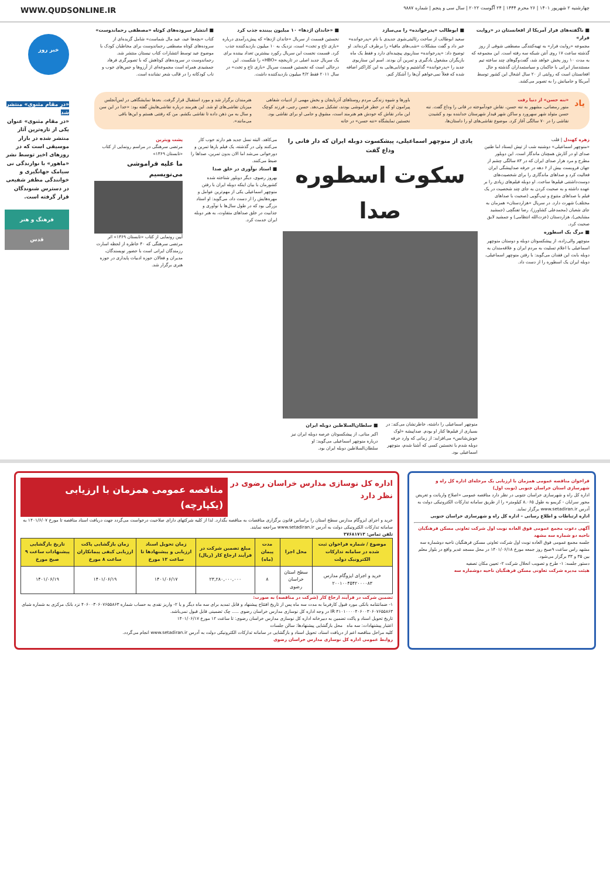WWW.QUDSONLINE.IR چهارشنبه ۲ شهریور ۱۴۰۱ | ۲۶ محرم ۱۴۴۴ | ۲۴ آگوست ۲۰۲۲ | سال سی و پنجم | شماره ۹۸۸۷
■ ناگفته‌های فرار آمریکا از افغانستان در «روایت فرار»
مجموعه «روایت فرار» به تهیه‌کنندگی مصطفی شوقی از روز گذشته ساعت ۱۷ روی آنتن شبکه سه رفته است. این مجموعه که به مدت ۱۰ روز پخش خواهد شد، گفت‌وگوهای چند ساعته تیم مستندساز ایرانی با حاکمان و سیاستمداران گذشته و حال افغانستان است که روایتی از ۲۰ سال اشغال این کشور توسط آمریکا و حامیانش را به تصویر می‌کشد.
■ ابوطالب «پدرخوانده» را می‌سازد
سعید ابوطالب از ساخت رئالیتی‌شوی جدیدی با نام «پدرخوانده» خبر داد و گفت مشکلات «شب‌های مافیا» را برطرف کرده‌اند. او توضیح داد: «پدرخوانده» سناریوی پیچیده‌ای دارد و فقط یک ماه بازیگران مشغول یادگیری و تمرین آن بودند. اسم این سناریوی جدید را «پدرخوانده» گذاشتیم و توانایی‌هایی به این کاراکتر اضافه شده که فعلاً نمی‌خواهم آن‌ها را آشکار کنم.
■ «خاندان اژدها» ۱۰ میلیون بیننده جذب کرد
نخستین قسمت از سریال «خاندان اژدها» که پیش‌درآمدی درباره «بازی تاج و تخت» است، نزدیک به ۱۰ میلیون بازدیدکننده جذب کرد. قسمت نخست این سریال رکورد بیشترین تعداد بیننده برای یک سریال جدید اصلی در تاریخچه «HBO» را شکست. این درحالی است که نخستین قسمت سریال «بازی تاج و تخت» در سال ۲۰۱۱ فقط ۴/۲ میلیون بازدیدکننده داشت.
■ انتشار سروده‌های کوتاه «مصطفی رحماندوست»
کتاب «بچه‌ها عید، عید مال شماست» شامل گزیده‌ای از سروده‌های کوتاه مصطفی رحماندوست برای مخاطبان کودک با موضوع عید توسط انتشارات کتاب نیستان منتشر شد. رحماندوست در سروده‌های کوتاهش که با تصویرگری فرهاد جمشیدی همراه است مجموعه‌ای از آرزوها و حس‌های خوب و ناب کودکانه را در قالب شعر نشانده است.
یاد
«ننه حسن» از دنیا رفت
منور رمضانی، مشهور به ننه حسن، نقاش خودآموخته در فانی را وداع گفت. ننه حسن متولد شهر سهرورد و ساکن شهر قیدار شهرستان خدابنده بود و کشیدن نقاشی را در ۷۰ سالگی آغاز کرد. موضوع نقاشی‌های او را داستان‌ها،
باورها و شیوه زندگی مردم روستاهای آذربایجان و بخش مهمی از ادبیات شفاهی پیرامون او که در خطر فراموشی بودند، تشکیل می‌دهد. حسن رجبی، فرزند کوچک این مادر نقاش که خودش هم هنرمند است، مشوق و حامی او برای نقاشی بود. نخستین نمایشگاه «ننه حسن» در خانه
هنرمندان برگزار شد و مورد استقبال قرار گرفت. بعدها نمایشگاهی در لس‌آنجلس میزبان نقاشی‌های او شد. این هنرمند درباره نقاشی‌هایش گفته بود: «خدا در این سن و سال به من ذهن داده تا نقاشی بکشم. من که رفتنی هستم و این‌ها باقی می‌مانند».
زهره کهندل | قلب
«منوچهر اسماعیلی» دوشنبه شب از تپش ایستاد اما طنین صدای او در آثارش همچنان ماندگار است. این دوبلور مطرح و مرد هزار صدای ایران که در ۸۳ سالگی چشم از جهان فروبست بیش از ۶ دهه در حرفه صداپیشگی ایران فعالیت کرد و صداهای ماندگاری را برای شخصیت‌های دوست‌داشتنی فیلم‌ها ساخت. او دوبله فیلم‌های زیادی را بر عهده داشته و به صحبت کردن به جای چند شخصیت در یک فیلم با صداهای متنوع و تیپ‌گویی (صحبت با صداهای مختلف) شهرت دارد. در سریال «هزاردستان» همزمان به جای شعبان (محمدعلی کشاورز)، رضا تفنگچی (جمشید مشایخی)، هزاردستان (عزت‌الله انتظامی) و جمشید لایق صحبت کرد.
■ مرگ یک اسطوره
منوچهر والی‌زاده، از پیشکسوتان دوبله و دوستان منوچهر اسماعیلی با اعلام تسلیت به مردم ایران و علاقه‌مندان به دوبله بابت این فقدان می‌گوید: با رفتن منوچهر اسماعیلی، دوبله ایران یک اسطوره را از دست داد.
یادی از منوچهر اسماعیلی، پیشکسوت دوبله ایران که دار فانی را وداع گفت
سکوت اسطوره صدا
منوچهر اسماعیلی را داشته، خاطرنشان می‌کند: در بسیاری از فیلم‌ها کنار او بودم. صداپیشه «لوک خوش‌شانس» می‌افزاید: از زمانی که وارد حرفه دوبله شدم با نخستین کسی که آشنا شدم، منوچهر اسماعیلی بود.
■ سلطان‌السلاطین دوبله ایران
اکبر منانی، از پیشکسوتان عرصه دوبله ایران نیز درباره منوچهر اسماعیلی می‌گوید: او سلطان‌السلاطین دوبله ایران بود.
می‌کاهد. البته نسل جدید هم دارند خوب کار می‌کنند ولی در گذشته، یک فیلم بارها تمرین و دورخوانی می‌شد اما الان بدون تمرین، صداها را ضبط می‌کنند.
■ استاد نوآوری در خلق صدا
بهروز رضوی، دیگر دوبلور شناخته شده کشورمان با بیان اینکه دوبله ایران با رفتن منوچهر اسماعیلی یکی از مهم‌ترین عوامل و مهره‌هایش را از دست داد، می‌گوید: او استاد بزرگی بود که در طول سال‌ها با نوآوری و جذابیت در خلق صداهای متفاوت، به هنر دوبله ایران خدمت کرد.
پشت ویترین
مرتضی سرهنگی در مراسم رونمایی از کتاب «تابستان ۱۳۶۹»
ما علیه فراموشی می‌نویسیم
آیین رونمایی از کتاب «تابستان ۱۳۶۹» اثر مرتضی سرهنگی که ۴۰ خاطره از لحظه اسارت رزمندگان ایرانی است با حضور نویسندگان، مدیران و فعالان حوزه ادبیات پایداری در حوزه هنری برگزار شد.
خبر روز
«در مقام مثنوی» منتشر شد
«در مقام مثنوی» عنوان یکی از تازه‌ترین آثار منتشر شده در بازار موسیقی است که در روزهای اخیر توسط نشر «ماهور» با نوازندگی نی سیامک جهانگیری و خوانندگی مظفر شفیعی در دسترس شنوندگان قرار گرفته است.
فرهنگ و هنر
قدس
فراخوان مناقصه عمومی همزمان با ارزیابی یک مرحله‌ای اداره کل راه و شهرسازی استان خراسان جنوبی (نوبت اول)
اداره کل راه و شهرسازی خراسان جنوبی در نظر دارد مناقصه عمومی «اصلاح واریانت و تعریض محور سرایان - کریمو به طول ۸.۰۶۵ کیلومتر» را از طریق سامانه تدارکات الکترونیکی دولت به آدرس www.setadiran.ir برگزار نماید.
اداره ارتباطات و اطلاع رسانی – اداره کل راه و شهرسازی خراسان جنوبی
آگهی دعوت مجمع عمومی فوق العاده نوبت اول شرکت تعاونی مسکن فرهنگیان ناحیه دو شماره سه مشهد
جلسه مجمع عمومی فوق العاده نوبت اول شرکت تعاونی مسکن فرهنگیان ناحیه دوشماره سه مشهد راس ساعت ۹صبح روز جمعه مورخ ۱۴۰۱/۰۶/۱۸ در محل مسجد غدیر واقع در بلوار معلم بین ۳۵ و ۳۳ برگزار می‌شود.
دستور جلسه: ۱- طرح و تصویب انحلال شرکت ۲- تعیین مکان تصفیه
هیئت مدیره شرکت تعاونی مسکن فرهنگیان ناحیه دوشماره سه
اداره کل نوسازی مدارس خراسان رضوی در نظر دارد
مناقصه عمومی همزمان با ارزیابی (یکپارچه)
خرید و اجرای ایزوگام مدارس سطح استان را براساس قانون برگزاری مناقصات به مناقصه بگذارد. لذا از کلیه شرکتهای دارای صلاحیت درخواست می‌گردد جهت دریافت اسناد مناقصه تا مورخ ۱۴۰۱/۶/۰۷ به سامانه تدارکات الکترونیکی دولت به آدرس www.setadiran.ir مراجعه نمایند.
تلفن تماس: ۳۷۶۸۱۷۱۳
| موضوع / شماره فراخوان ثبت شده در سامانه تدارکات الکترونیک دولت | محل اجرا | مدت پیمان (ماه) | مبلغ تضمین شرکت در فرآیند ارجاع کار (ریال) | زمان تحویل اسناد ارزیابی و پیشنهادها تا ساعت ۱۲ مورخ | زمان بازگشایی پاکت ارزیابی کیفی پیمانکاران ساعت ۸ مورخ | تاریخ بازگشایی پیشنهادات ساعت ۹ صبح مورخ |
| --- | --- | --- | --- | --- | --- | --- |
| خرید و اجرای ایزوگام مدارس ۲۰۰۱۰۰۴۵۴۲۰۰۰۰۸۳ | سطح استان خراسان رضوی | ۸ | ۲۳,۲۸۰,۰۰۰,۰۰۰ | ۱۴۰۱/۰۶/۱۷ | ۱۴۰۱/۰۶/۱۹ | ۱۴۰۱/۰۶/۱۹ |
تضمین شرکت در فرآیند ارجاع کار (شرکت در مناقصه) به صورت:
۱- ضمانتنامه بانکی مورد قبول کارفرما به مدت سه ماه پس از تاریخ افتتاح پیشنهاد و قابل تمدید برای سه ماه دیگر و یا ۲- واریز نقدی به حساب شماره ۴۰۶۰۰۳۰۶۰۷۶۵۵۸۶۳ نزد بانک مرکزی به شماره شبای IR ۴۱۰۱۰۰۰۰۴۰۶۰۰۳۰۶۰۷۶۵۵۸۶۳ در وجه اداره کل نوسازی مدارس خراسان رضوی ..... چک تضمینی قابل قبول نمی‌باشد.
تاریخ تحویل اسناد و پاکت تضمین به دبیرخانه اداره کل نوسازی مدارس خراسان رضوی: تا ساعت ۱۲ مورخ ۱۴۰۱/۰۶/۱۷
اعتبار پیشنهادات: سه ماه محل بازگشایی پیشنهادها: سالن جلسات
کلیه مراحل مناقصه اعم از دریافت اسناد، تحویل اسناد و بازگشایی در سامانه تدارکات الکترونیکی دولت به آدرس www.setadiran.ir انجام می‌گردد.
روابط عمومی اداره کل نوسازی مدارس خراسان رضوی